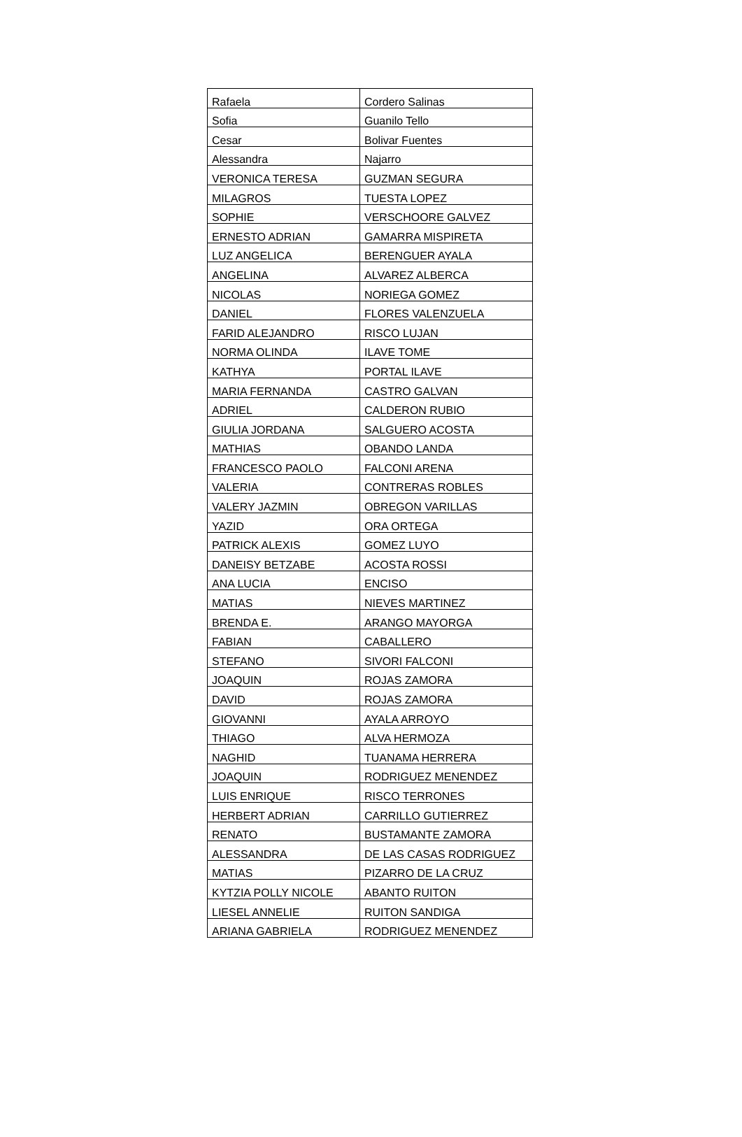| Rafaela | Cordero Salinas |
| Sofia | Guanilo Tello |
| Cesar | Bolivar Fuentes |
| Alessandra | Najarro |
| VERONICA TERESA | GUZMAN SEGURA |
| MILAGROS | TUESTA LOPEZ |
| SOPHIE | VERSCHOORE GALVEZ |
| ERNESTO ADRIAN | GAMARRA MISPIRETA |
| LUZ ANGELICA | BERENGUER AYALA |
| ANGELINA | ALVAREZ ALBERCA |
| NICOLAS | NORIEGA GOMEZ |
| DANIEL | FLORES VALENZUELA |
| FARID ALEJANDRO | RISCO LUJAN |
| NORMA OLINDA | ILAVE TOME |
| KATHYA | PORTAL ILAVE |
| MARIA FERNANDA | CASTRO GALVAN |
| ADRIEL | CALDERON RUBIO |
| GIULIA JORDANA | SALGUERO ACOSTA |
| MATHIAS | OBANDO LANDA |
| FRANCESCO PAOLO | FALCONI ARENA |
| VALERIA | CONTRERAS ROBLES |
| VALERY JAZMIN | OBREGON VARILLAS |
| YAZID | ORA ORTEGA |
| PATRICK ALEXIS | GOMEZ LUYO |
| DANEISY BETZABE | ACOSTA ROSSI |
| ANA LUCIA | ENCISO |
| MATIAS | NIEVES MARTINEZ |
| BRENDA E. | ARANGO MAYORGA |
| FABIAN | CABALLERO |
| STEFANO | SIVORI FALCONI |
| JOAQUIN | ROJAS ZAMORA |
| DAVID | ROJAS ZAMORA |
| GIOVANNI | AYALA ARROYO |
| THIAGO | ALVA HERMOZA |
| NAGHID | TUANAMA HERRERA |
| JOAQUIN | RODRIGUEZ MENENDEZ |
| LUIS ENRIQUE | RISCO TERRONES |
| HERBERT ADRIAN | CARRILLO GUTIERREZ |
| RENATO | BUSTAMANTE ZAMORA |
| ALESSANDRA | DE LAS CASAS RODRIGUEZ |
| MATIAS | PIZARRO DE LA CRUZ |
| KYTZIA POLLY NICOLE | ABANTO RUITON |
| LIESEL ANNELIE | RUITON SANDIGA |
| ARIANA GABRIELA | RODRIGUEZ MENENDEZ |